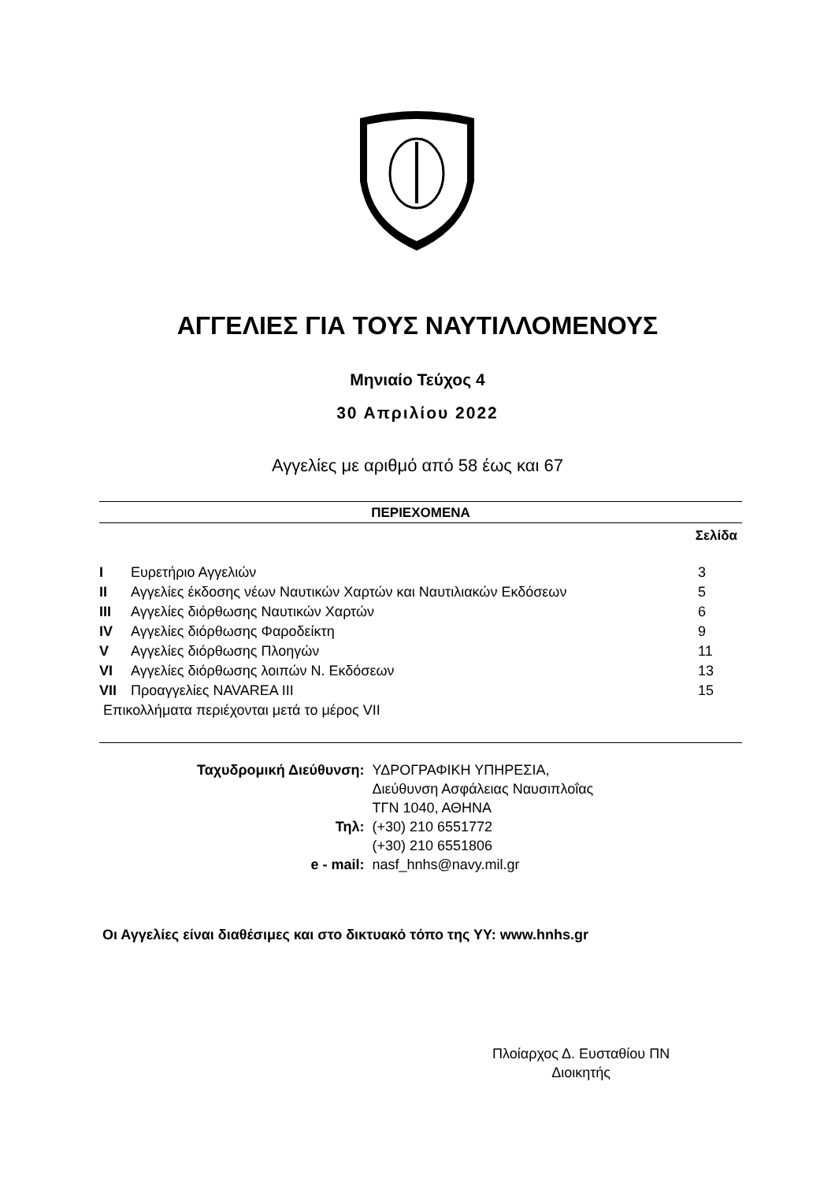ΑΓΓΕΛΙΕΣ ΓΙΑ ΤΟΥΣ ΝΑΥΤΙΛΛΟΜΕΝΟΥΣ
Μηνιαίο Τεύχος 4
30 Απριλίου 2022
Αγγελίες με αριθμό από 58 έως και 67
ΠΕΡΙΕΧΟΜΕΝΑ
Σελίδα
| I | Ευρετήριο Αγγελιών | 3 |
| II | Αγγελίες έκδοσης νέων Ναυτικών Χαρτών και Ναυτιλιακών Εκδόσεων | 5 |
| III | Αγγελίες διόρθωσης Ναυτικών Χαρτών | 6 |
| IV | Αγγελίες διόρθωσης Φαροδείκτη | 9 |
| V | Αγγελίες διόρθωσης Πλοηγών | 11 |
| VI | Αγγελίες διόρθωσης λοιπών Ν. Εκδόσεων | 13 |
| VII | Προαγγελίες NAVAREA III | 15 |
| Επικολλήματα περιέχονται μετά το μέρος VII | | |
| Ταχυδρομική Διεύθυνση: | ΥΔΡΟΓΡΑΦΙΚΗ ΥΠΗΡΕΣΙΑ, Διεύθυνση Ασφάλειας Ναυσιπλοΐας ΤΓΝ 1040, ΑΘΗΝΑ |
| Τηλ: | (+30) 210 6551772 (+30) 210 6551806 |
| e - mail: | nasf_hnhs@navy.mil.gr |
Οι Αγγελίες είναι διαθέσιμες και στο δικτυακό τόπο της ΥΥ: www.hnhs.gr
Πλοίαρχος Δ. Ευσταθίου ΠΝ
Διοικητής